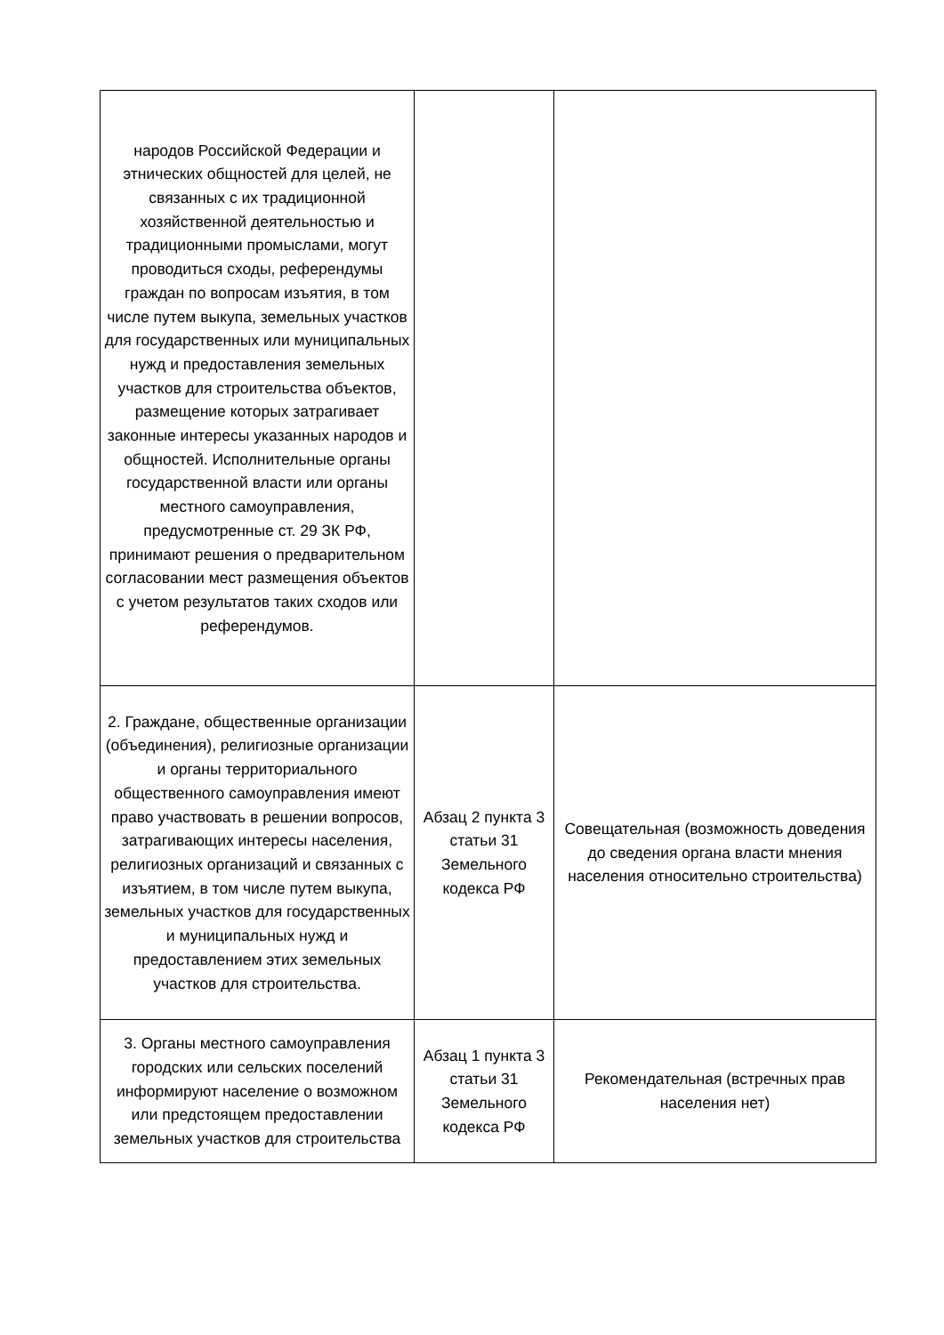| народов Российской Федерации и этнических общностей для целей, не связанных с их традиционной хозяйственной деятельностью и традиционными промыслами, могут проводиться сходы, референдумы граждан по вопросам изъятия, в том числе путем выкупа, земельных участков для государственных или муниципальных нужд и предоставления земельных участков для строительства объектов, размещение которых затрагивает законные интересы указанных народов и общностей. Исполнительные органы государственной власти или органы местного самоуправления, предусмотренные ст. 29 ЗК РФ, принимают решения о предварительном согласовании мест размещения объектов с учетом результатов таких сходов или референдумов. | | |
| 2. Граждане, общественные организации (объединения), религиозные организации и органы территориального общественного самоуправления имеют право участвовать в решении вопросов, затрагивающих интересы населения, религиозных организаций и связанных с изъятием, в том числе путем выкупа, земельных участков для государственных и муниципальных нужд и предоставлением этих земельных участков для строительства. | Абзац 2 пункта 3 статьи 31 Земельного кодекса РФ | Совещательная (возможность доведения до сведения органа власти мнения населения относительно строительства) |
| 3. Органы местного самоуправления городских или сельских поселений информируют население о возможном или предстоящем предоставлении земельных участков для строительства | Абзац 1 пункта 3 статьи 31 Земельного кодекса РФ | Рекомендательная (встречных прав населения нет) |